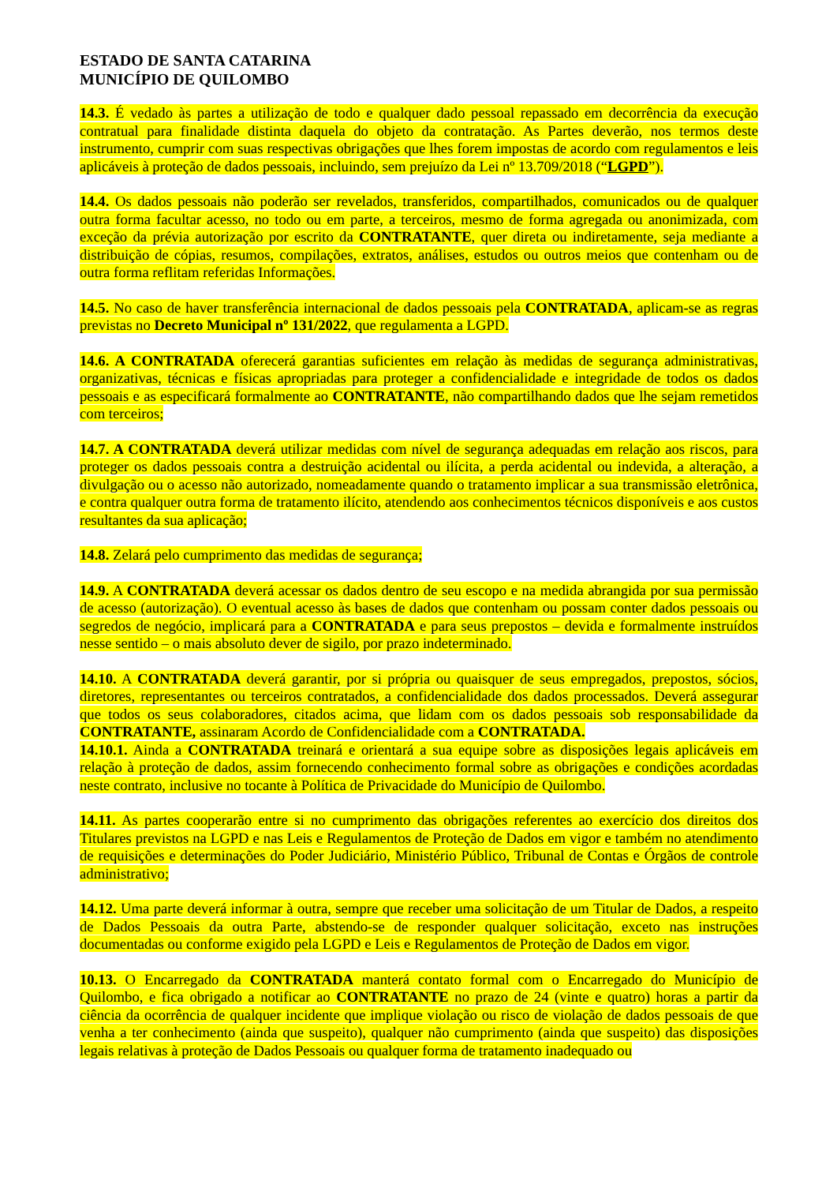ESTADO DE SANTA CATARINA
MUNICÍPIO DE QUILOMBO
14.3. É vedado às partes a utilização de todo e qualquer dado pessoal repassado em decorrência da execução contratual para finalidade distinta daquela do objeto da contratação. As Partes deverão, nos termos deste instrumento, cumprir com suas respectivas obrigações que lhes forem impostas de acordo com regulamentos e leis aplicáveis à proteção de dados pessoais, incluindo, sem prejuízo da Lei nº 13.709/2018 (“LGPD”).
14.4. Os dados pessoais não poderão ser revelados, transferidos, compartilhados, comunicados ou de qualquer outra forma facultar acesso, no todo ou em parte, a terceiros, mesmo de forma agregada ou anonimizada, com exceção da prévia autorização por escrito da CONTRATANTE, quer direta ou indiretamente, seja mediante a distribuição de cópias, resumos, compilações, extratos, análises, estudos ou outros meios que contenham ou de outra forma reflitam referidas Informações.
14.5. No caso de haver transferência internacional de dados pessoais pela CONTRATADA, aplicam-se as regras previstas no Decreto Municipal nº 131/2022, que regulamenta a LGPD.
14.6. A CONTRATADA oferecerá garantias suficientes em relação às medidas de segurança administrativas, organizativas, técnicas e físicas apropriadas para proteger a confidencialidade e integridade de todos os dados pessoais e as especificará formalmente ao CONTRATANTE, não compartilhando dados que lhe sejam remetidos com terceiros;
14.7. A CONTRATADA deverá utilizar medidas com nível de segurança adequadas em relação aos riscos, para proteger os dados pessoais contra a destruição acidental ou ilícita, a perda acidental ou indevida, a alteração, a divulgação ou o acesso não autorizado, nomeadamente quando o tratamento implicar a sua transmissão eletrônica, e contra qualquer outra forma de tratamento ilícito, atendendo aos conhecimentos técnicos disponíveis e aos custos resultantes da sua aplicação;
14.8. Zelará pelo cumprimento das medidas de segurança;
14.9. A CONTRATADA deverá acessar os dados dentro de seu escopo e na medida abrangida por sua permissão de acesso (autorização). O eventual acesso às bases de dados que contenham ou possam conter dados pessoais ou segredos de negócio, implicará para a CONTRATADA e para seus prepostos – devida e formalmente instruídos nesse sentido – o mais absoluto dever de sigilo, por prazo indeterminado.
14.10. A CONTRATADA deverá garantir, por si própria ou quaisquer de seus empregados, prepostos, sócios, diretores, representantes ou terceiros contratados, a confidencialidade dos dados processados. Deverá assegurar que todos os seus colaboradores, citados acima, que lidam com os dados pessoais sob responsabilidade da CONTRATANTE, assinaram Acordo de Confidencialidade com a CONTRATADA.
14.10.1. Ainda a CONTRATADA treinará e orientará a sua equipe sobre as disposições legais aplicáveis em relação à proteção de dados, assim fornecendo conhecimento formal sobre as obrigações e condições acordadas neste contrato, inclusive no tocante à Política de Privacidade do Município de Quilombo.
14.11. As partes cooperarão entre si no cumprimento das obrigações referentes ao exercício dos direitos dos Titulares previstos na LGPD e nas Leis e Regulamentos de Proteção de Dados em vigor e também no atendimento de requisições e determinações do Poder Judiciário, Ministério Público, Tribunal de Contas e Órgãos de controle administrativo;
14.12. Uma parte deverá informar à outra, sempre que receber uma solicitação de um Titular de Dados, a respeito de Dados Pessoais da outra Parte, abstendo-se de responder qualquer solicitação, exceto nas instruções documentadas ou conforme exigido pela LGPD e Leis e Regulamentos de Proteção de Dados em vigor.
10.13. O Encarregado da CONTRATADA manterá contato formal com o Encarregado do Município de Quilombo, e fica obrigado a notificar ao CONTRATANTE no prazo de 24 (vinte e quatro) horas a partir da ciência da ocorrência de qualquer incidente que implique violação ou risco de violação de dados pessoais de que venha a ter conhecimento (ainda que suspeito), qualquer não cumprimento (ainda que suspeito) das disposições legais relativas à proteção de Dados Pessoais ou qualquer forma de tratamento inadequado ou